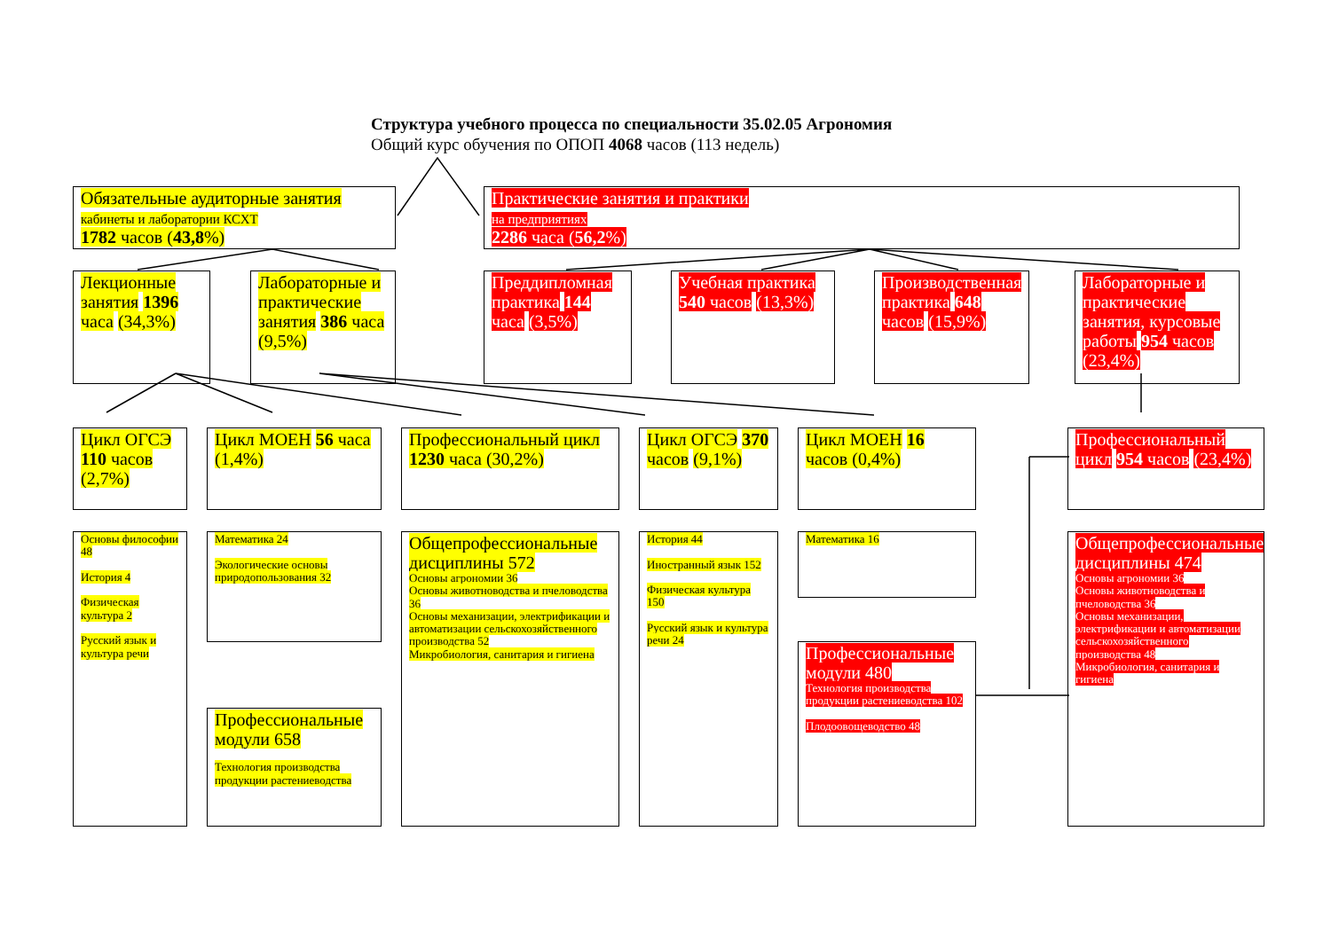Структура учебного процесса по специальности 35.02.05 Агрономия
Общий курс обучения по ОПОП 4068 часов (113 недель)
Обязательные аудиторные занятия
кабинеты и лаборатории КСХТ
1782 часов (43,8%)
Практические занятия и практики
на предприятиях
2286 часа (56,2%)
Лекционные занятия 1396 часа (34,3%)
Лабораторные и практические занятия 386 часа (9,5%)
Преддипломная практика 144 часа (3,5%)
Учебная практика 540 часов (13,3%)
Производственная практика 648 часов (15,9%)
Лабораторные и практические занятия, курсовые работы 954 часов (23,4%)
Цикл ОГСЭ 110 часов (2,7%)
Цикл МОЕН 56 часа (1,4%)
Профессиональный цикл 1230 часа (30,2%)
Цикл ОГСЭ 370 часов (9,1%)
Цикл МОЕН 16 часов (0,4%)
Профессиональный цикл 954 часов (23,4%)
Основы философии 48
История 4
Физическая культура 2
Русский язык и культура речи
Математика 24
Экологические основы природопользования 32
Профессиональные модули 658
Технология производства продукции растениеводства
Общепрофессиональные дисциплины 572
Основы агрономии 36
Основы животноводства и пчеловодства 36
Основы механизации, электрификации и автоматизации сельскохозяйственного производства 52
Микробиология, санитария и гигиена
История 44
Иностранный язык 152
Физическая культура 150
Русский язык и культура речи 24
Математика 16
Профессиональные модули 480
Технология производства продукции растениеводства 102
Плодоовощеводство 48
Общепрофессиональные дисциплины 474
Основы агрономии 36
Основы животноводства и пчеловодства 36
Основы механизации, электрификации и автоматизации сельскохозяйственного производства 48
Микробиология, санитария и гигиена